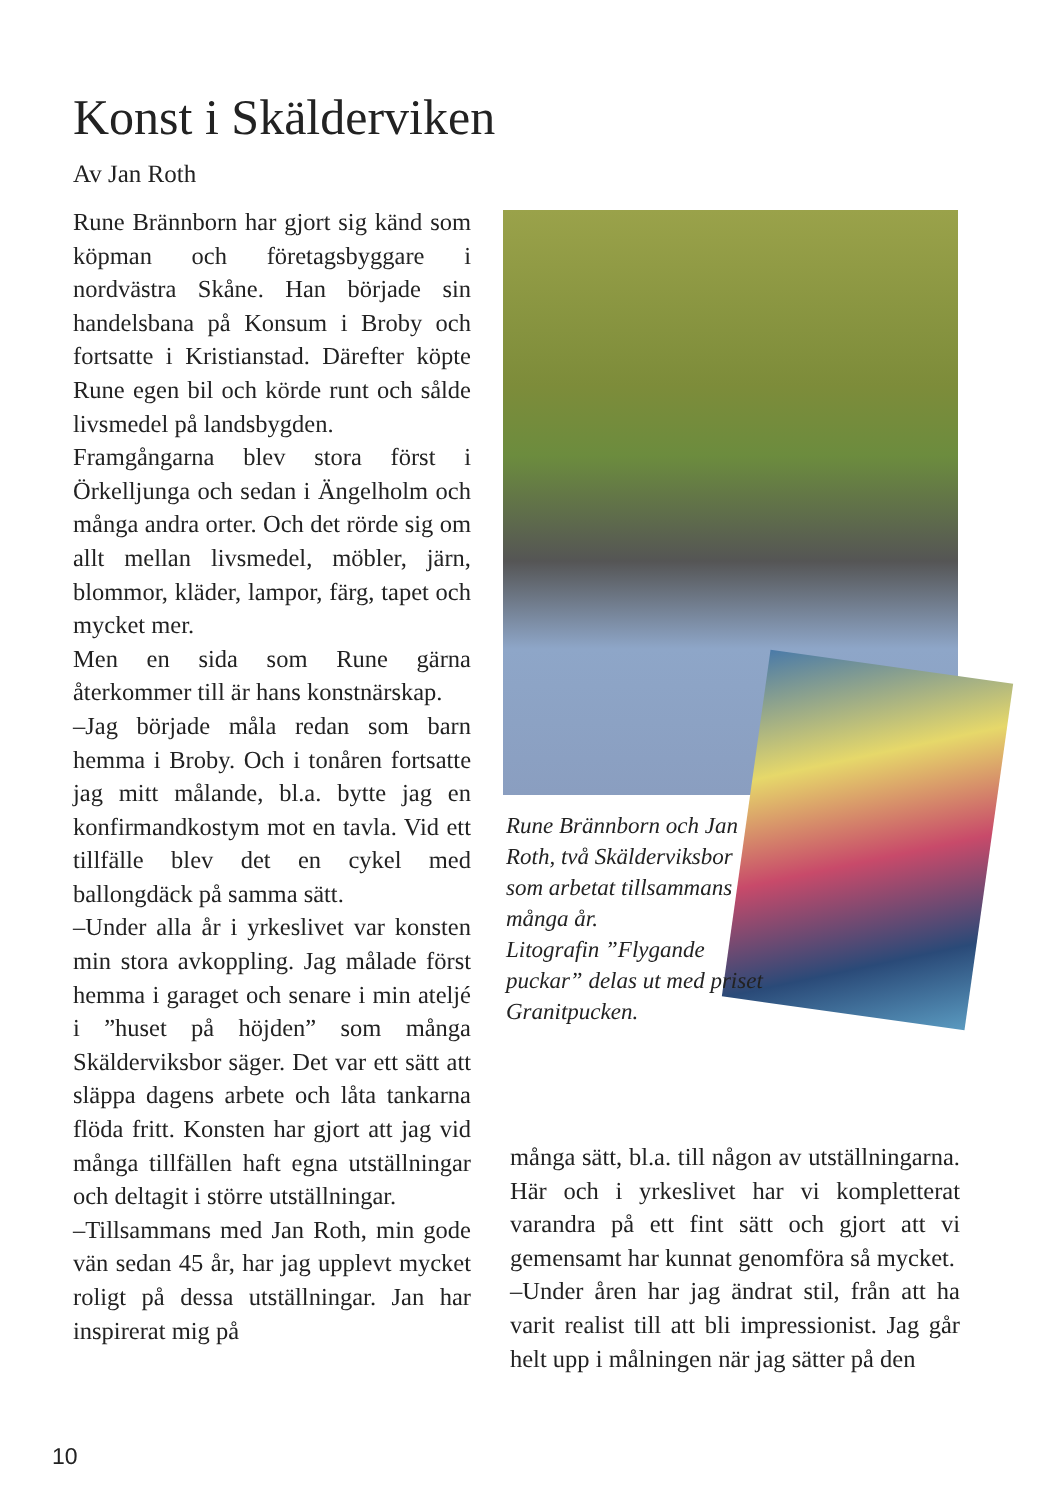Konst i Skälderviken
Av Jan Roth
Rune Brännborn har gjort sig känd som köpman och företagsbyggare i nordvästra Skåne. Han började sin handelsbana på Konsum i Broby och fortsatte i Kristianstad. Därefter köpte Rune egen bil och körde runt och sålde livsmedel på landsbygden.
Framgångarna blev stora först i Örkelljunga och sedan i Ängelholm och många andra orter. Och det rörde sig om allt mellan livsmedel, möbler, järn, blommor, kläder, lampor, färg, tapet och mycket mer.
Men en sida som Rune gärna återkommer till är hans konstnärskap.
–Jag började måla redan som barn hemma i Broby. Och i tonåren fortsatte jag mitt målande, bl.a. bytte jag en konfirmandkostym mot en tavla. Vid ett tillfälle blev det en cykel med ballongdäck på samma sätt.
–Under alla år i yrkeslivet var konsten min stora avkoppling. Jag målade först hemma i garaget och senare i min ateljé i ”huset på höjden” som många Skälderviksbor säger. Det var ett sätt att släppa dagens arbete och låta tankarna flöda fritt. Konsten har gjort att jag vid många tillfällen haft egna utställningar och deltagit i större utställningar.
–Tillsammans med Jan Roth, min gode vän sedan 45 år, har jag upplevt mycket roligt på dessa utställningar. Jan har inspirerat mig på
Rune Brännborn och Jan Roth, två Skälderviksbor som arbetat tillsammans många år.
Litografin ”Flygande puckar” delas ut med priset Granitpucken.
många sätt, bl.a. till någon av utställningarna. Här och i yrkeslivet har vi kompletterat varandra på ett fint sätt och gjort att vi gemensamt har kunnat genomföra så mycket.
–Under åren har jag ändrat stil, från att ha varit realist till att bli impressionist. Jag går helt upp i målningen när jag sätter på den
10